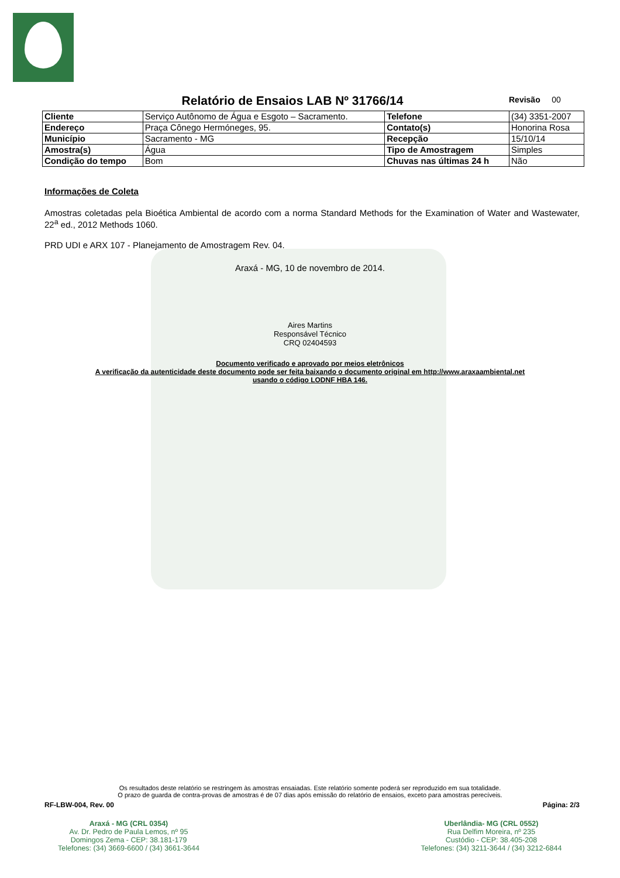Relatório de Ensaios LAB Nº 31766/14 Revisão 00
| Cliente | Serviço Autônomo de Água e Esgoto – Sacramento. | Telefone | (34) 3351-2007 |
| Endereço | Praça Cônego Hermóneges, 95. | Contato(s) | Honorina Rosa |
| Município | Sacramento - MG | Recepção | 15/10/14 |
| Amostra(s) | Água | Tipo de Amostragem | Simples |
| Condição do tempo | Bom | Chuvas nas últimas 24 h | Não |
Informações de Coleta
Amostras coletadas pela Bioética Ambiental de acordo com a norma Standard Methods for the Examination of Water and Wastewater, 22<sup>a</sup> ed., 2012 Methods 1060.
PRD UDI e ARX 107 - Planejamento de Amostragem Rev. 04.
Araxá - MG, 10 de novembro de 2014.
Aires Martins
Responsável Técnico
CRQ 02404593
Documento verificado e aprovado por meios eletrônicos
A verificação da autenticidade deste documento pode ser feita baixando o documento original em http://www.araxaambiental.net
usando o código LODNF HBA 146.
Os resultados deste relatório se restringem às amostras ensaiadas. Este relatório somente poderá ser reproduzido em sua totalidade.
O prazo de guarda de contra-provas de amostras é de 07 dias após emissão do relatório de ensaios, exceto para amostras perecíveis.
RF-LBW-004, Rev. 00 Página: 2/3
Araxá - MG (CRL 0354)
Av. Dr. Pedro de Paula Lemos, nº 95
Domingos Zema - CEP: 38.181-179
Telefones: (34) 3669-6600 / (34) 3661-3644
Uberlândia- MG (CRL 0552)
Rua Delfim Moreira, nº 235
Custódio - CEP: 38.405-208
Telefones: (34) 3211-3644 / (34) 3212-6844